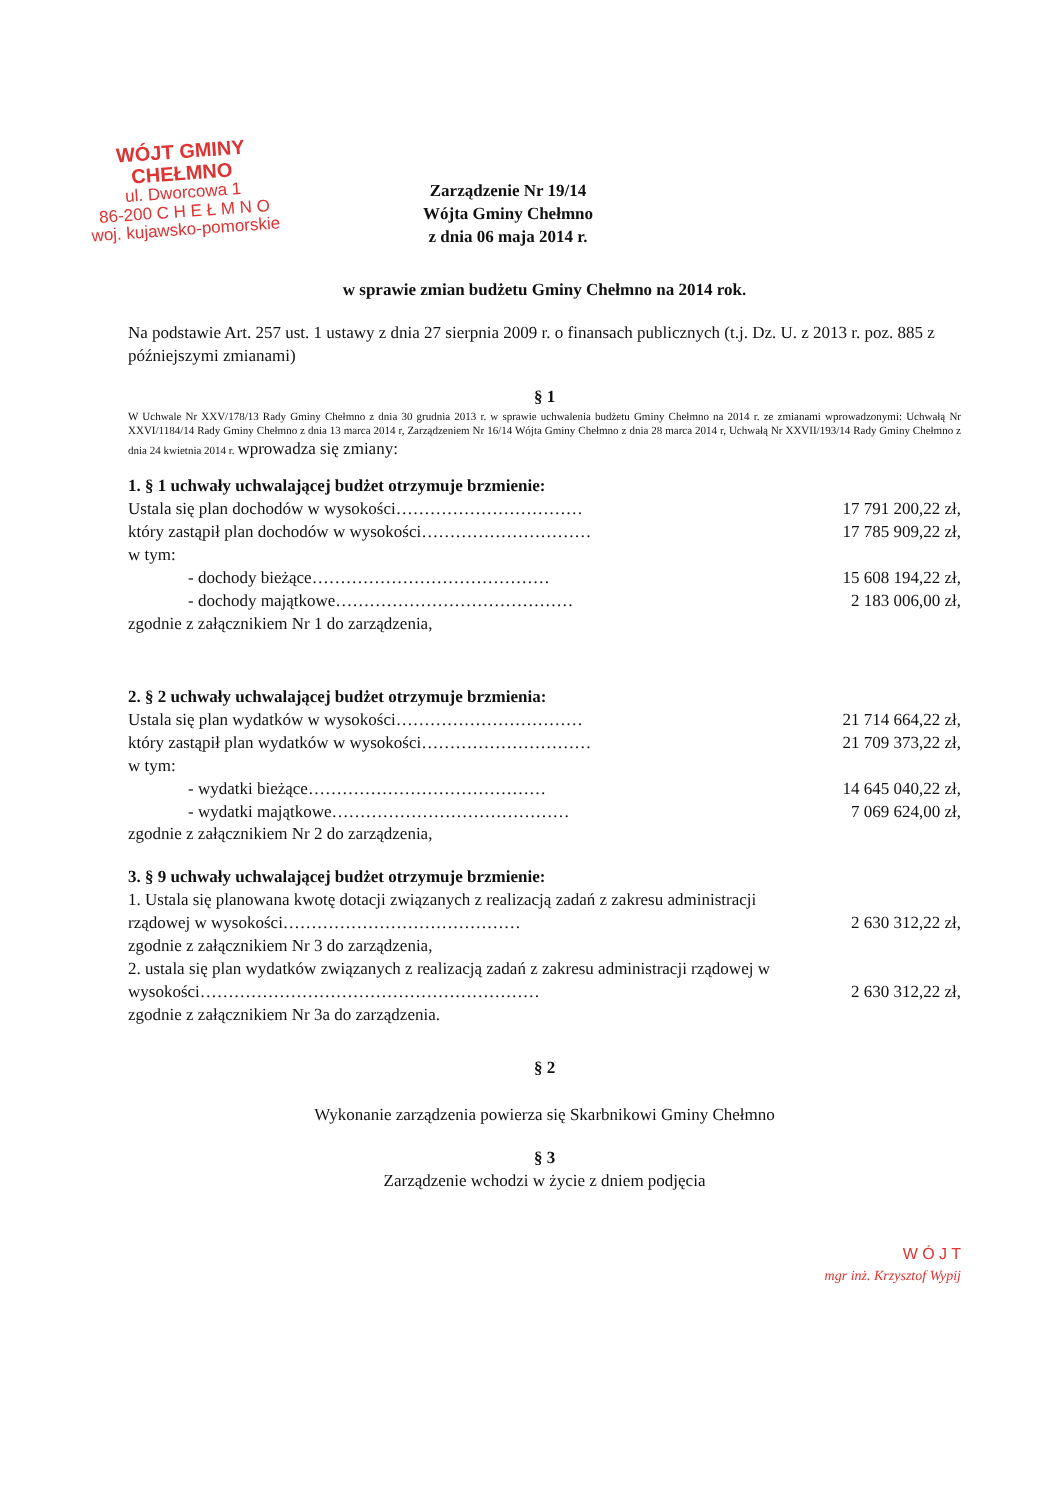WÓJT GMINY CHEŁMNO
ul. Dworcowa 1
86-200 C H E Ł M N O
woj. kujawsko-pomorskie
Zarządzenie Nr 19/14
Wójta Gminy Chełmno
z dnia 06 maja 2014 r.
w sprawie zmian budżetu Gminy Chełmno na 2014 rok.
Na podstawie Art. 257 ust. 1 ustawy z dnia 27 sierpnia 2009 r. o finansach publicznych (t.j. Dz. U. z 2013 r. poz. 885 z późniejszymi zmianami)
§ 1
W Uchwale Nr XXV/178/13 Rady Gminy Chełmno z dnia 30 grudnia 2013 r. w sprawie uchwalenia budżetu Gminy Chełmno na 2014 r. ze zmianami wprowadzonymi: Uchwałą Nr XXVI/1184/14 Rady Gminy Chełmno z dnia 13 marca 2014 r, Zarządzeniem Nr 16/14 Wójta Gminy Chełmno z dnia 28 marca 2014 r, Uchwałą Nr XXVII/193/14 Rady Gminy Chełmno z dnia 24 kwietnia 2014 r. wprowadza się zmiany:
1. § 1 uchwały uchwalającej budżet otrzymuje brzmienie:
Ustala się plan dochodów w wysokości…………………………… 17 791 200,22 zł,
który zastąpił plan dochodów w wysokości………………………… 17 785 909,22 zł,
w tym:
- dochody bieżące…………………………………… 15 608 194,22 zł,
- dochody majątkowe…………………………………… 2 183 006,00 zł,
zgodnie z załącznikiem Nr 1 do zarządzenia,
2. § 2 uchwały uchwalającej budżet otrzymuje brzmienia:
Ustala się plan wydatków w wysokości…………………………… 21 714 664,22 zł,
który zastąpił plan wydatków w wysokości………………………… 21 709 373,22 zł,
w tym:
- wydatki bieżące…………………………………… 14 645 040,22 zł,
- wydatki majątkowe…………………………………… 7 069 624,00 zł,
zgodnie z załącznikiem Nr 2 do zarządzenia,
3. § 9 uchwały uchwalającej budżet otrzymuje brzmienie:
1. Ustala się planowana kwotę dotacji związanych z realizacją zadań z zakresu administracji
rządowej w wysokości…………………………………… 2 630 312,22 zł,
zgodnie z załącznikiem Nr 3 do zarządzenia,
2. ustala się plan wydatków związanych z realizacją zadań z zakresu administracji rządowej w
wysokości…………………………………………………… 2 630 312,22 zł,
zgodnie z załącznikiem Nr 3a do zarządzenia.
§ 2
Wykonanie zarządzenia powierza się Skarbnikowi Gminy Chełmno
§ 3
Zarządzenie wchodzi w życie z dniem podjęcia
W Ó J T
mgr inż. Krzysztof Wypij